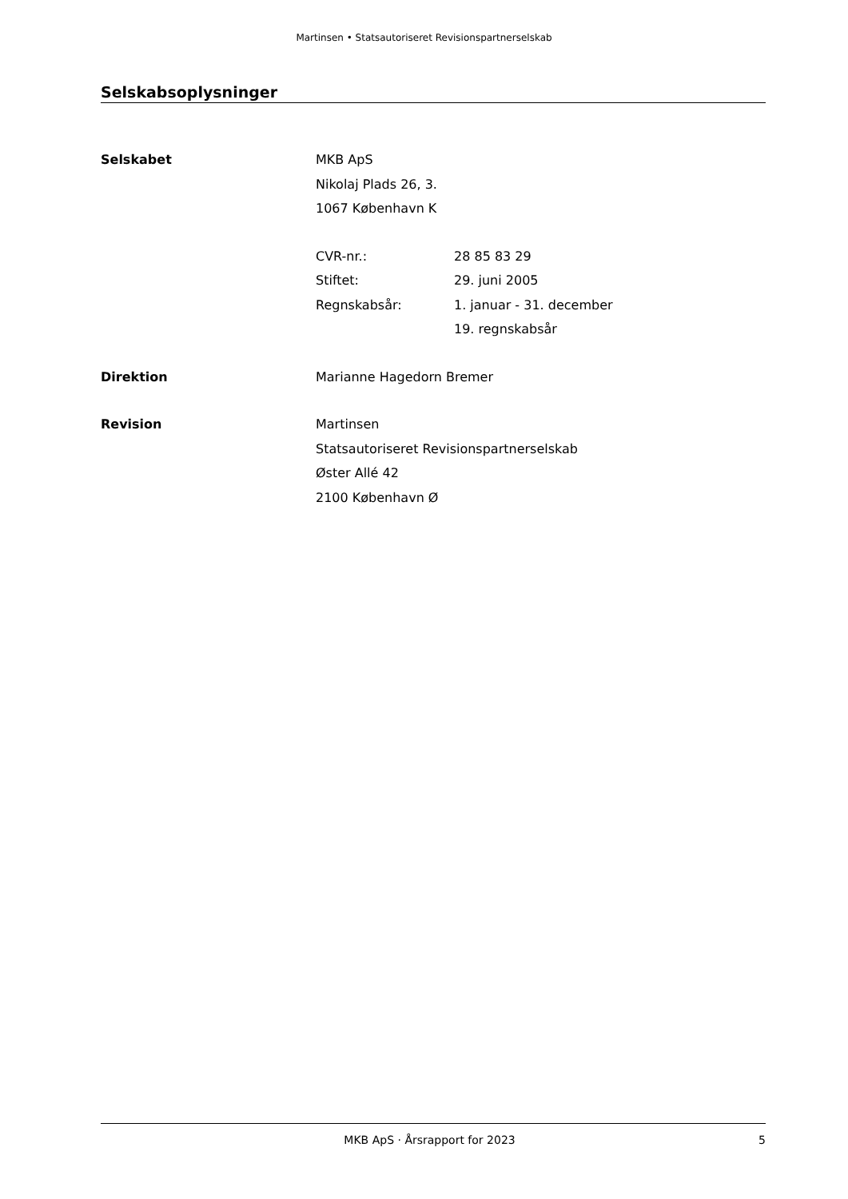Martinsen • Statsautoriseret Revisionspartnerselskab
Selskabsoplysninger
Selskabet MKB ApS
Nikolaj Plads 26, 3.
1067 København K
CVR-nr.: 28 85 83 29
Stiftet: 29. juni 2005
Regnskabsår: 1. januar - 31. december
19. regnskabsår
Direktion Marianne Hagedorn Bremer
Revision Martinsen
Statsautoriseret Revisionspartnerselskab
Øster Allé 42
2100 København Ø
MKB ApS · Årsrapport for 2023 5